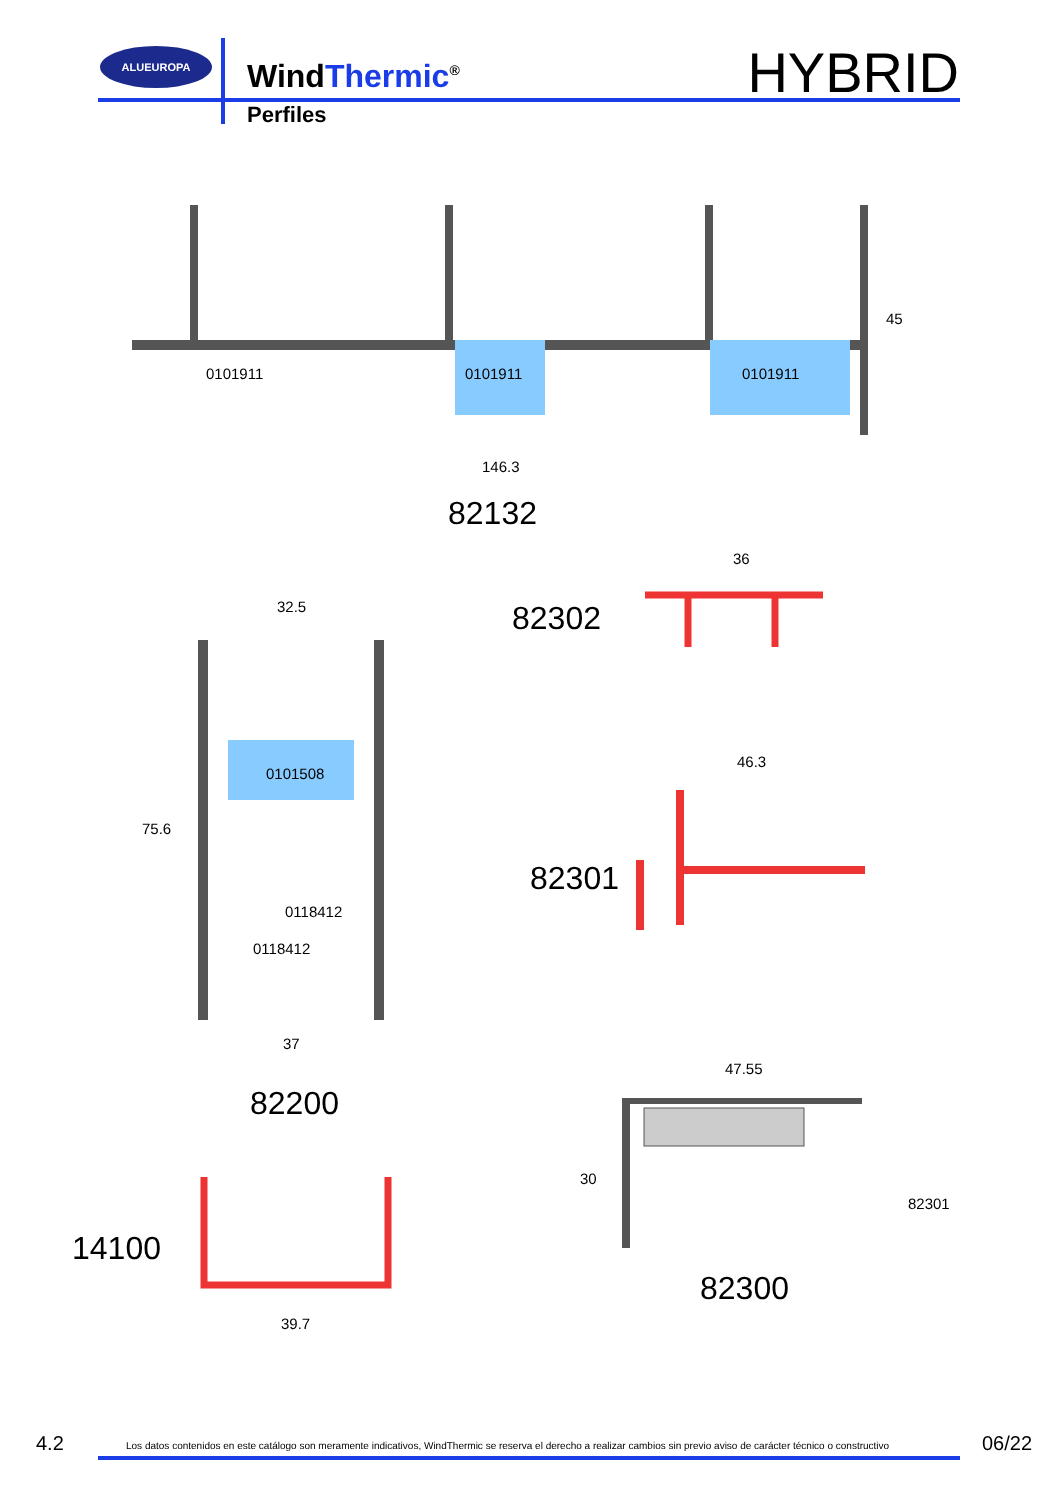ALUEUROPA
WindThermic<sup>®</sup> HYBRID
Perfiles
0101911 0101911 0101911
45
146.3
82132
36
82302
32.5
0101508
0118412
0118412
75.6
37
82200
46.3
82301
47.55
30
82301
82300
14100
39.7
4.2 Los datos contenidos en este catálogo son meramente indicativos, WindThermic se reserva el derecho a realizar cambios sin previo aviso de carácter técnico o constructivo 06/22